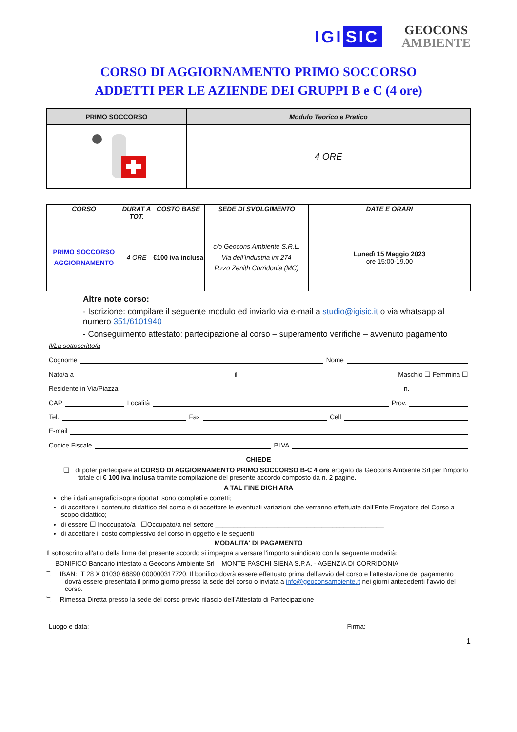IGI SIC
GEOCONS
AMBIENTE
CORSO DI AGGIORNAMENTO PRIMO SOCCORSO
ADDETTI PER LE AZIENDE DEI GRUPPI B e C (4 ore)
| PRIMO SOCCORSO | Modulo Teorico e Pratico |
| --- | --- |
| | 4 ORE |
| CORSO | DURAT A TOT. | COSTO BASE | SEDE DI SVOLGIMENTO | DATE E ORARI |
| --- | --- | --- | --- | --- |
| PRIMO SOCCORSO AGGIORNAMENTO | 4 ORE | €100 iva inclusa | c/o Geocons Ambiente S.R.L. Via dell’Industria int 274 P.zzo Zenith Corridonia (MC) | Lunedì 15 Maggio 2023 ore 15:00-19.00 |
Altre note corso:
- Iscrizione: compilare il seguente modulo ed inviarlo via e-mail a studio@igisic.it o via whatsapp al numero 351/6101940
- Conseguimento attestato: partecipazione al corso – superamento verifiche – avvenuto pagamento
Il/La sottoscritto/a
Cognome Nome
Nato/a a il Maschio ☐ Femmina ☐
Residente in Via/Piazza n.
CAP Località Prov.
Tel. Fax Cell
E-mail
Codice Fiscale P.IVA
CHIEDE
❑ di poter partecipare al CORSO DI AGGIORNAMENTO PRIMO SOCCORSO B-C 4 ore erogato da Geocons Ambiente Srl per l'importo totale di € 100 iva inclusa tramite compilazione del presente accordo composto da n. 2 pagine.
A TAL FINE DICHIARA
che i dati anagrafici sopra riportati sono completi e corretti;
di accettare il contenuto didattico del corso e di accettare le eventuali variazioni che verranno effettuate dall’Ente Erogatore del Corso a scopo didattico;
di essere ☐ Inoccupato/a ☐Occupato/a nel settore ______________________________________________
di accettare il costo complessivo del corso in oggetto e le seguenti
MODALITA' DI PAGAMENTO
Il sottoscritto all'atto della firma del presente accordo si impegna a versare l’importo suindicato con la seguente modalità:
BONIFICO Bancario intestato a Geocons Ambiente Srl – MONTE PASCHI SIENA S.P.A. - AGENZIA DI CORRIDONIA
ℸ IBAN: IT 28 X 01030 68890 000000317720. Il bonifico dovrà essere effettuato prima dell’avvio del corso e l’attestazione del pagamento dovrà essere presentata il primo giorno presso la sede del corso o inviata a info@geoconsambiente.it nei giorni antecedenti l’avvio del corso.
ℸ Rimessa Diretta presso la sede del corso previo rilascio dell’Attestato di Partecipazione
Luogo e data: Firma:
1